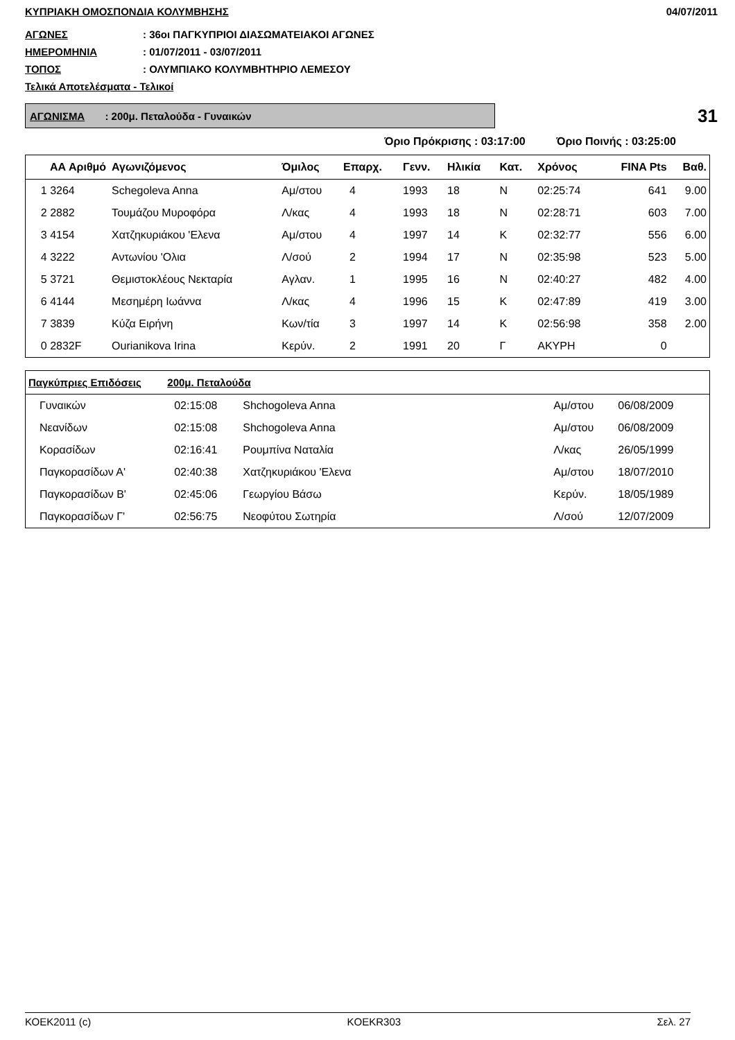ΚΥΠΡΙΑΚΗ ΟΜΟΣΠΟΝΔΙΑ ΚΟΛΥΜΒΗΣΗΣ 04/07/2011
ΑΓΩΝΕΣ: 36οι ΠΑΓΚΥΠΡΙΟΙ ΔΙΑΣΩΜΑΤΕΙΑΚΟΙ ΑΓΩΝΕΣ
ΗΜΕΡΟΜΗΝΙΑ: 01/07/2011 - 03/07/2011
ΤΟΠΟΣ: ΟΛΥΜΠΙΑΚΟ ΚΟΛΥΜΒΗΤΗΡΙΟ ΛΕΜΕΣΟΥ
Τελικά Αποτελέσματα - Τελικοί
ΑΓΩΝΙΣΜΑ : 200μ. Πεταλούδα - Γυναικών
31
Όριο Πρόκρισης : 03:17:00 Όριο Ποινής : 03:25:00
| ΑΑ Αριθμό | Αγωνιζόμενος | Όμιλος | Επαρχ. | Γενν. | Ηλικία | Κατ. | Χρόνος | FINA Pts | Βαθ. |
| --- | --- | --- | --- | --- | --- | --- | --- | --- | --- |
| 1 3264 | Schegoleva Anna | Αμ/στου | 4 | 1993 | 18 | Ν | 02:25:74 | 641 | 9.00 |
| 2 2882 | Τουμάζου Μυροφόρα | Λ/κας | 4 | 1993 | 18 | Ν | 02:28:71 | 603 | 7.00 |
| 3 4154 | Χατζηκυριάκου 'Ελενα | Αμ/στου | 4 | 1997 | 14 | Κ | 02:32:77 | 556 | 6.00 |
| 4 3222 | Αντωνίου 'Ολια | Λ/σού | 2 | 1994 | 17 | Ν | 02:35:98 | 523 | 5.00 |
| 5 3721 | Θεμιστοκλέους Νεκταρία | Αγλαν. | 1 | 1995 | 16 | Ν | 02:40:27 | 482 | 4.00 |
| 6 4144 | Μεσημέρη Ιωάννα | Λ/κας | 4 | 1996 | 15 | Κ | 02:47:89 | 419 | 3.00 |
| 7 3839 | Κύζα Ειρήνη | Κων/τία | 3 | 1997 | 14 | Κ | 02:56:98 | 358 | 2.00 |
| 0 2832F | Ourianikova Irina | Κερύν. | 2 | 1991 | 20 | Γ | ΑΚΥΡΗ | 0 | |
| Παγκύπριες Επιδόσεις 200μ. Πεταλούδα | | | | | |
| --- | --- | --- | --- | --- | --- |
| Γυναικών | 02:15:08 | Shchogoleva Anna | Αμ/στου | 06/08/2009 | |
| Νεανίδων | 02:15:08 | Shchogoleva Anna | Αμ/στου | 06/08/2009 | |
| Κορασίδων | 02:16:41 | Ρουμπίνα Ναταλία | Λ/κας | 26/05/1999 | |
| Παγκορασίδων Α' | 02:40:38 | Χατζηκυριάκου 'Ελενα | Αμ/στου | 18/07/2010 | |
| Παγκορασίδων Β' | 02:45:06 | Γεωργίου Βάσω | Κερύν. | 18/05/1989 | |
| Παγκορασίδων Γ' | 02:56:75 | Νεοφύτου Σωτηρία | Λ/σού | 12/07/2009 | |
ΚΟΕΚ2011 (c) KOEKR303 Σελ. 27